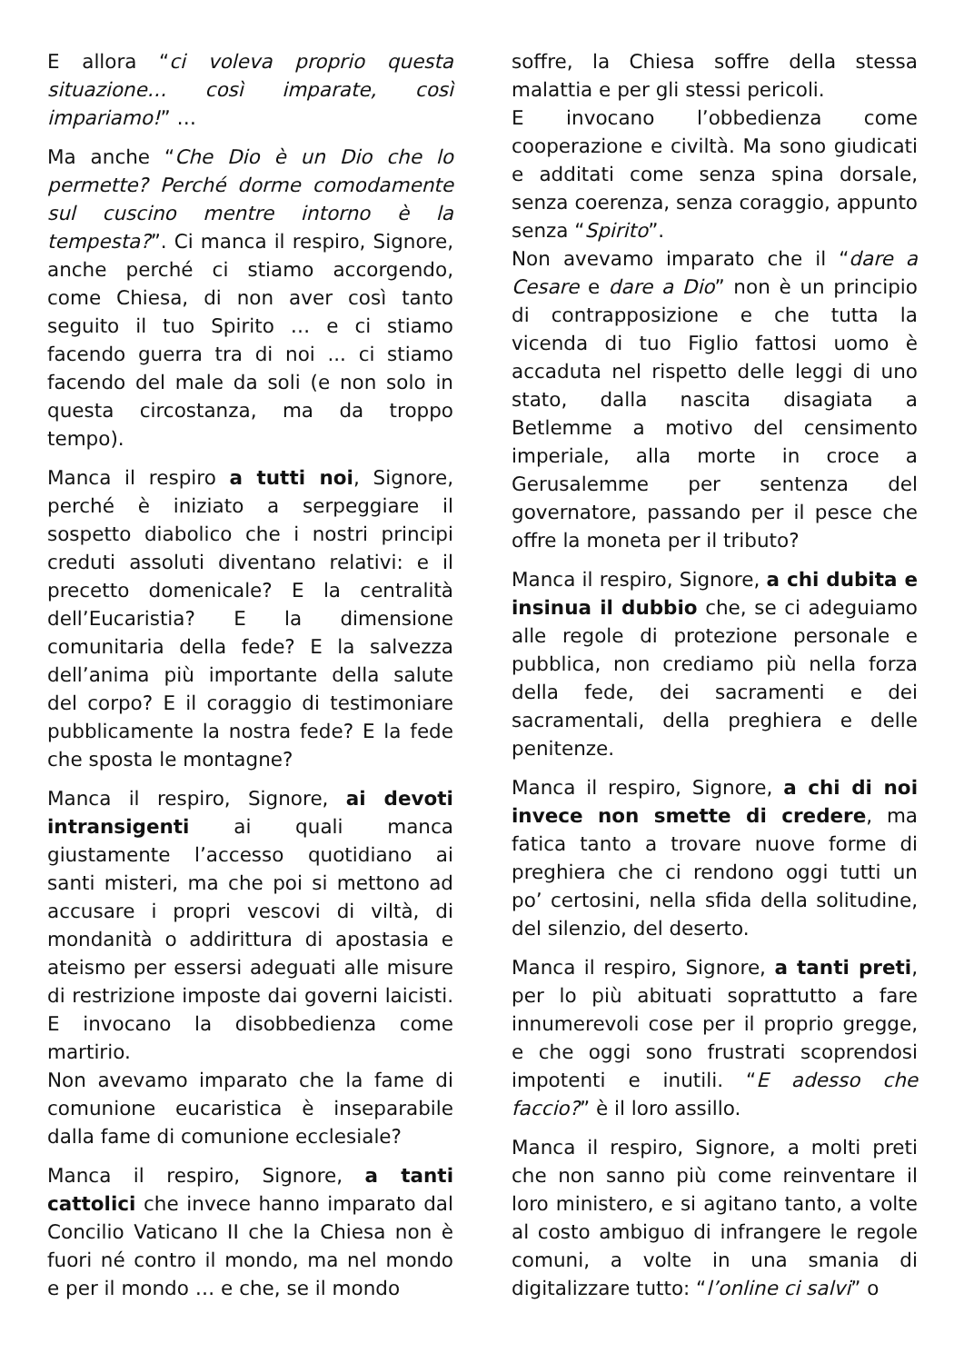E allora “ci voleva proprio questa situazione… così imparate, così impariamo!” …
Ma anche “Che Dio è un Dio che lo permette? Perché dorme comodamente sul cuscino mentre intorno è la tempesta?”. Ci manca il respiro, Signore, anche perché ci stiamo accorgendo, come Chiesa, di non aver così tanto seguito il tuo Spirito … e ci stiamo facendo guerra tra di noi ... ci stiamo facendo del male da soli (e non solo in questa circostanza, ma da troppo tempo).
Manca il respiro a tutti noi, Signore, perché è iniziato a serpeggiare il sospetto diabolico che i nostri principi creduti assoluti diventano relativi: e il precetto domenicale? E la centralità dell’Eucaristia? E la dimensione comunitaria della fede? E la salvezza dell’anima più importante della salute del corpo? E il coraggio di testimoniare pubblicamente la nostra fede? E la fede che sposta le montagne?
Manca il respiro, Signore, ai devoti intransigenti ai quali manca giustamente l’accesso quotidiano ai santi misteri, ma che poi si mettono ad accusare i propri vescovi di viltà, di mondanità o addirittura di apostasia e ateismo per essersi adeguati alle misure di restrizione imposte dai governi laicisti. E invocano la disobbedienza come martirio.
Non avevamo imparato che la fame di comunione eucaristica è inseparabile dalla fame di comunione ecclesiale?
Manca il respiro, Signore, a tanti cattolici che invece hanno imparato dal Concilio Vaticano II che la Chiesa non è fuori né contro il mondo, ma nel mondo e per il mondo … e che, se il mondo
soffre, la Chiesa soffre della stessa malattia e per gli stessi pericoli.
E invocano l’obbedienza come cooperazione e civiltà. Ma sono giudicati e additati come senza spina dorsale, senza coerenza, senza coraggio, appunto senza “Spirito”.
Non avevamo imparato che il “dare a Cesare e dare a Dio” non è un principio di contrapposizione e che tutta la vicenda di tuo Figlio fattosi uomo è accaduta nel rispetto delle leggi di uno stato, dalla nascita disagiata a Betlemme a motivo del censimento imperiale, alla morte in croce a Gerusalemme per sentenza del governatore, passando per il pesce che offre la moneta per il tributo?
Manca il respiro, Signore, a chi dubita e insinua il dubbio che, se ci adeguiamo alle regole di protezione personale e pubblica, non crediamo più nella forza della fede, dei sacramenti e dei sacramentali, della preghiera e delle penitenze.
Manca il respiro, Signore, a chi di noi invece non smette di credere, ma fatica tanto a trovare nuove forme di preghiera che ci rendono oggi tutti un po’ certosini, nella sfida della solitudine, del silenzio, del deserto.
Manca il respiro, Signore, a tanti preti, per lo più abituati soprattutto a fare innumerevoli cose per il proprio gregge, e che oggi sono frustrati scoprendosi impotenti e inutili. “E adesso che faccio?” è il loro assillo.
Manca il respiro, Signore, a molti preti che non sanno più come reinventare il loro ministero, e si agitano tanto, a volte al costo ambiguo di infrangere le regole comuni, a volte in una smania di digitalizzare tutto: “l’online ci salvi” o